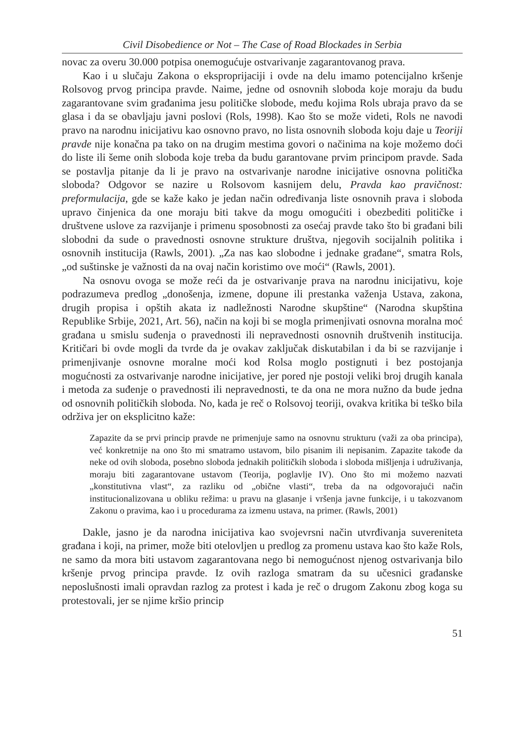Civil Disobedience or Not – The Case of Road Blockades in Serbia
novac za overu 30.000 potpisa onemogućuje ostvarivanje zagarantovanog prava.
Kao i u slučaju Zakona o eksproprijaciji i ovde na delu imamo potencijalno kršenje Rolsovog prvog principa pravde. Naime, jedne od osnovnih sloboda koje moraju da budu zagarantovane svim građanima jesu političke slobode, među kojima Rols ubraja pravo da se glasa i da se obavljaju javni poslovi (Rols, 1998). Kao što se može videti, Rols ne navodi pravo na narodnu inicijativu kao osnovno pravo, no lista osnovnih sloboda koju daje u Teoriji pravde nije konačna pa tako on na drugim mestima govori o načinima na koje možemo doći do liste ili šeme onih sloboda koje treba da budu garantovane prvim principom pravde. Sada se postavlja pitanje da li je pravo na ostvarivanje narodne inicijative osnovna politička sloboda? Odgovor se nazire u Rolsovom kasnijem delu, Pravda kao pravičnost: preformulacija, gde se kaže kako je jedan način određivanja liste osnovnih prava i sloboda upravo činjenica da one moraju biti takve da mogu omogućiti i obezbediti političke i društvene uslove za razvijanje i primenu sposobnosti za osećaj pravde tako što bi građani bili slobodni da sude o pravednosti osnovne strukture društva, njegovih socijalnih politika i osnovnih institucija (Rawls, 2001). „Za nas kao slobodne i jednake građane“, smatra Rols, „od suštinske je važnosti da na ovaj način koristimo ove moći“ (Rawls, 2001).
Na osnovu ovoga se može reći da je ostvarivanje prava na narodnu inicijativu, koje podrazumeva predlog „donošenja, izmene, dopune ili prestanka važenja Ustava, zakona, drugih propisa i opštih akata iz nadležnosti Narodne skupštine“ (Narodna skupština Republike Srbije, 2021, Art. 56), način na koji bi se mogla primenjivati osnovna moralna moć građana u smislu suđenja o pravednosti ili nepravednosti osnovnih društvenih institucija. Kritičari bi ovde mogli da tvrde da je ovakav zaključak diskutabilan i da bi se razvijanje i primenjivanje osnovne moralne moći kod Rolsa moglo postignuti i bez postojanja mogućnosti za ostvarivanje narodne inicijative, jer pored nje postoji veliki broj drugih kanala i metoda za suđenje o pravednosti ili nepravednosti, te da ona ne mora nužno da bude jedna od osnovnih političkih sloboda. No, kada je reč o Rolsovoj teoriji, ovakva kritika bi teško bila održiva jer on eksplicitno kaže:
Zapazite da se prvi princip pravde ne primenjuje samo na osnovnu strukturu (važi za oba principa), već konkretnije na ono što mi smatramo ustavom, bilo pisanim ili nepisanim. Zapazite takođe da neke od ovih sloboda, posebno sloboda jednakih političkih sloboda i sloboda mišljenja i udruživanja, moraju biti zagarantovane ustavom (Teorija, poglavlje IV). Ono što mi možemo nazvati „konstitutivna vlast“, za razliku od „obične vlasti“, treba da na odgovorajući način institucionalizovana u obliku režima: u pravu na glasanje i vršenja javne funkcije, i u takozvanom Zakonu o pravima, kao i u procedurama za izmenu ustava, na primer. (Rawls, 2001)
Dakle, jasno je da narodna inicijativa kao svojevrsni način utvrđivanja suvereniteta građana i koji, na primer, može biti otelovljen u predlog za promenu ustava kao što kaže Rols, ne samo da mora biti ustavom zagarantovana nego bi nemogućnost njenog ostvarivanja bilo kršenje prvog principa pravde. Iz ovih razloga smatram da su učesnici građanske neposlušnosti imali opravdan razlog za protest i kada je reč o drugom Zakonu zbog koga su protestovali, jer se njime kršio princip
51